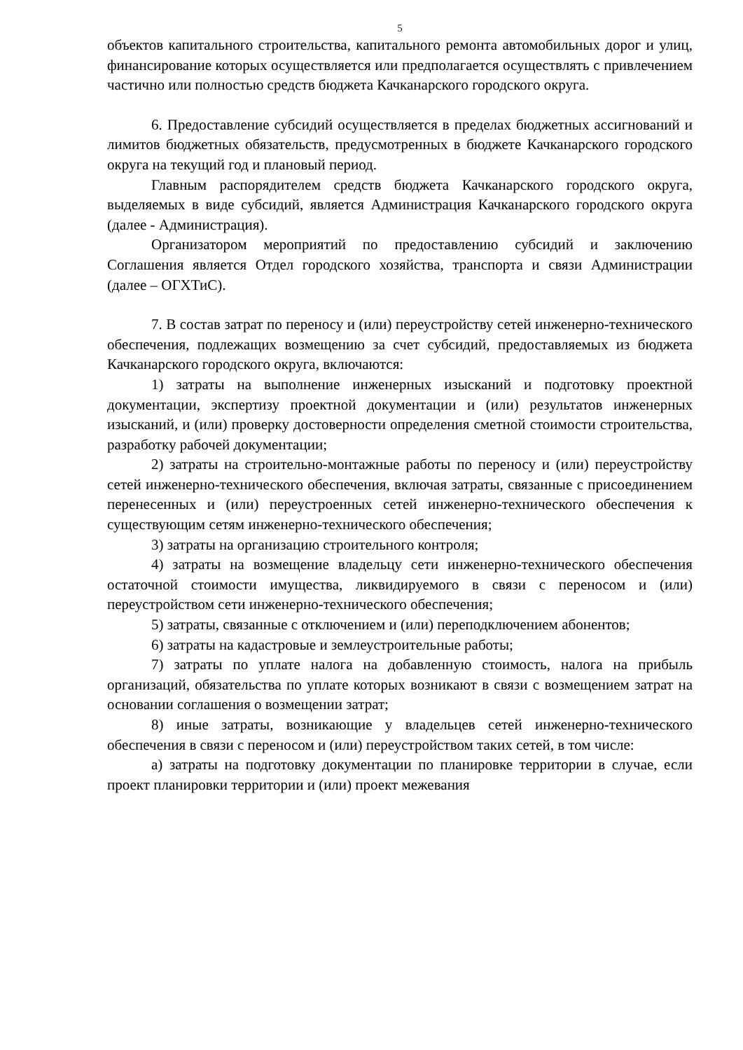5
объектов капитального строительства, капитального ремонта автомобильных дорог и улиц, финансирование которых осуществляется или предполагается осуществлять с привлечением частично или полностью средств бюджета Качканарского городского округа.
6. Предоставление субсидий осуществляется в пределах бюджетных ассигнований и лимитов бюджетных обязательств, предусмотренных в бюджете Качканарского городского округа на текущий год и плановый период.
Главным распорядителем средств бюджета Качканарского городского округа, выделяемых в виде субсидий, является Администрация Качканарского городского округа (далее - Администрация).
Организатором мероприятий по предоставлению субсидий и заключению Соглашения является Отдел городского хозяйства, транспорта и связи Администрации (далее – ОГХТиС).
7. В состав затрат по переносу и (или) переустройству сетей инженерно-технического обеспечения, подлежащих возмещению за счет субсидий, предоставляемых из бюджета Качканарского городского округа, включаются:
1) затраты на выполнение инженерных изысканий и подготовку проектной документации, экспертизу проектной документации и (или) результатов инженерных изысканий, и (или) проверку достоверности определения сметной стоимости строительства, разработку рабочей документации;
2) затраты на строительно-монтажные работы по переносу и (или) переустройству сетей инженерно-технического обеспечения, включая затраты, связанные с присоединением перенесенных и (или) переустроенных сетей инженерно-технического обеспечения к существующим сетям инженерно-технического обеспечения;
3) затраты на организацию строительного контроля;
4) затраты на возмещение владельцу сети инженерно-технического обеспечения остаточной стоимости имущества, ликвидируемого в связи с переносом и (или) переустройством сети инженерно-технического обеспечения;
5) затраты, связанные с отключением и (или) переподключением абонентов;
6) затраты на кадастровые и землеустроительные работы;
7) затраты по уплате налога на добавленную стоимость, налога на прибыль организаций, обязательства по уплате которых возникают в связи с возмещением затрат на основании соглашения о возмещении затрат;
8) иные затраты, возникающие у владельцев сетей инженерно-технического обеспечения в связи с переносом и (или) переустройством таких сетей, в том числе:
а) затраты на подготовку документации по планировке территории в случае, если проект планировки территории и (или) проект межевания